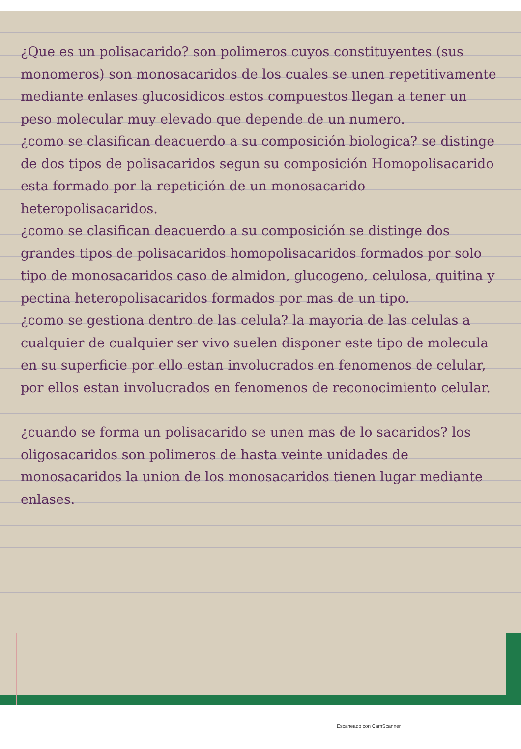¿Que es un polisacarido? son polimeros cuyos constituyentes (sus monomeros) son monosacaridos de los cuales se unen repetitivamente mediante enlases glucosidicos estos compuestos llegan a tener un peso molecular muy elevado que depende de un numero.
¿como se clasifican deacuerdo a su composición biologica? se distinge de dos tipos de polisacaridos segun su composición Homopolisacarido esta formado por la repetición de un monosacarido heteropolisacaridos.
¿como se clasifican deacuerdo a su composición se distinge dos grandes tipos de polisacaridos homopolisacaridos formados por solo tipo de monosacaridos caso de almidon, glucogeno, celulosa, quitina y pectina heteropolisacaridos formados por mas de un tipo.
¿como se gestiona dentro de las celula? la mayoria de las celulas a cualquier de cualquier ser vivo suelen disponer este tipo de molecula en su superficie por ello estan involucrados en fenomenos de celular, por ellos estan involucrados en fenomenos de reconocimiento celular.
¿cuando se forma un polisacarido se unen mas de lo sacaridos? los oligosacaridos son polimeros de hasta veinte unidades de monosacaridos la union de los monosacaridos tienen lugar mediante enlases.
Escaneado con CamScanner